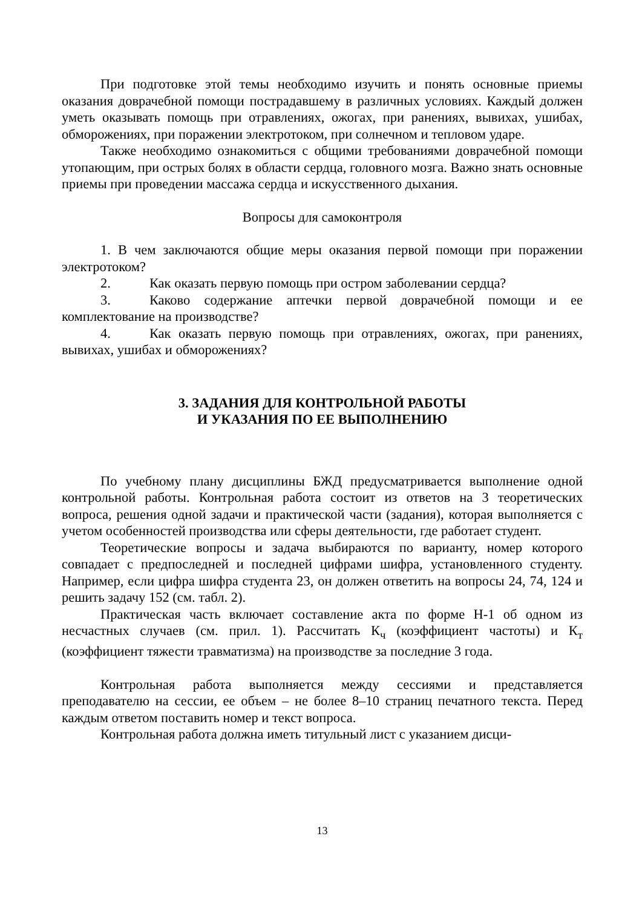При подготовке этой темы необходимо изучить и понять основные приемы оказания доврачебной помощи пострадавшему в различных условиях. Каждый должен уметь оказывать помощь при отравлениях, ожогах, при ранениях, вывихах, ушибах, обморожениях, при поражении электротоком, при солнечном и тепловом ударе.
Также необходимо ознакомиться с общими требованиями доврачебной помощи утопающим, при острых болях в области сердца, головного мозга. Важно знать основные приемы при проведении массажа сердца и искусственного дыхания.
Вопросы для самоконтроля
1. В чем заключаются общие меры оказания первой помощи при поражении электротоком?
2. Как оказать первую помощь при остром заболевании сердца?
3. Каково содержание аптечки первой доврачебной помощи и ее комплектование на производстве?
4. Как оказать первую помощь при отравлениях, ожогах, при ранениях, вывихах, ушибах и обморожениях?
3. ЗАДАНИЯ ДЛЯ КОНТРОЛЬНОЙ РАБОТЫ
И УКАЗАНИЯ ПО ЕЕ ВЫПОЛНЕНИЮ
По учебному плану дисциплины БЖД предусматривается выполнение одной контрольной работы. Контрольная работа состоит из ответов на 3 теоретических вопроса, решения одной задачи и практической части (задания), которая выполняется с учетом особенностей производства или сферы деятельности, где работает студент.
Теоретические вопросы и задача выбираются по варианту, номер которого совпадает с предпоследней и последней цифрами шифра, установленного студенту. Например, если цифра шифра студента 23, он должен ответить на вопросы 24, 74, 124 и решить задачу 152 (см. табл. 2).
Практическая часть включает составление акта по форме Н-1 об одном из несчастных случаев (см. прил. 1). Рассчитать К<sub>ч</sub> (коэффициент частоты) и К<sub>т</sub> (коэффициент тяжести травматизма) на производстве за последние 3 года.
Контрольная работа выполняется между сессиями и представляется преподавателю на сессии, ее объем – не более 8–10 страниц печатного текста. Перед каждым ответом поставить номер и текст вопроса.
Контрольная работа должна иметь титульный лист с указанием дисци-
13